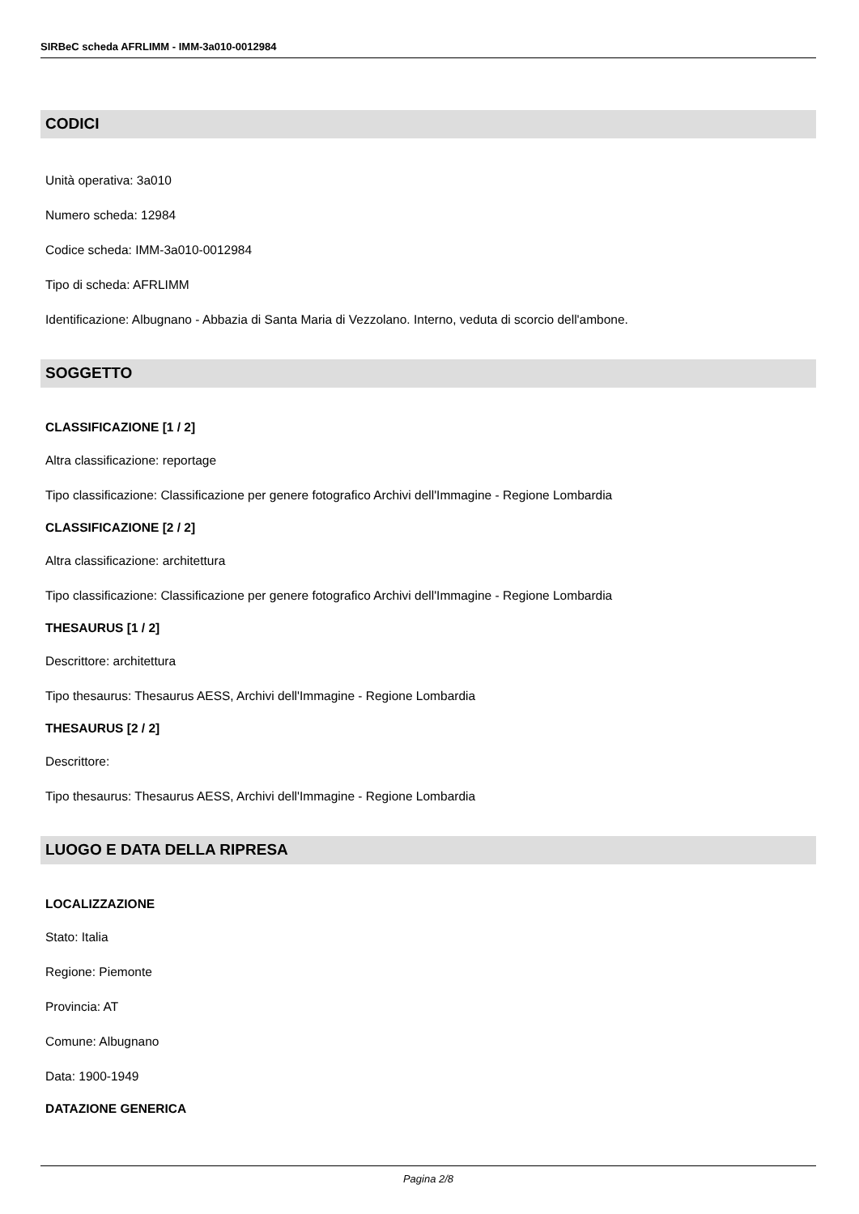SIRBeC scheda AFRLIMM - IMM-3a010-0012984
CODICI
Unità operativa: 3a010
Numero scheda: 12984
Codice scheda: IMM-3a010-0012984
Tipo di scheda: AFRLIMM
Identificazione: Albugnano - Abbazia di Santa Maria di Vezzolano. Interno, veduta di scorcio dell'ambone.
SOGGETTO
CLASSIFICAZIONE [1 / 2]
Altra classificazione: reportage
Tipo classificazione: Classificazione per genere fotografico Archivi dell'Immagine - Regione Lombardia
CLASSIFICAZIONE [2 / 2]
Altra classificazione: architettura
Tipo classificazione: Classificazione per genere fotografico Archivi dell'Immagine - Regione Lombardia
THESAURUS [1 / 2]
Descrittore: architettura
Tipo thesaurus: Thesaurus AESS, Archivi dell'Immagine - Regione Lombardia
THESAURUS [2 / 2]
Descrittore:
Tipo thesaurus: Thesaurus AESS, Archivi dell'Immagine - Regione Lombardia
LUOGO E DATA DELLA RIPRESA
LOCALIZZAZIONE
Stato: Italia
Regione: Piemonte
Provincia: AT
Comune: Albugnano
Data: 1900-1949
DATAZIONE GENERICA
Pagina 2/8